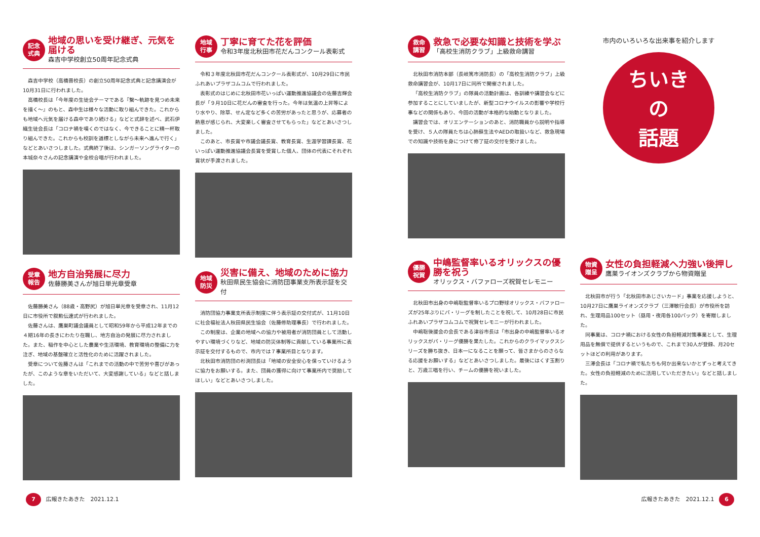記念
式典
地域の思いを受け継ぎ、元気を届ける
森吉中学校創立50周年記念式典
森吉中学校（高橋晋校長）の創立50周年記念式典と記念講演会が10月31日に行われました。
高橋校長は「今年度の生徒会テーマである『繋〜軌跡を見つめ未来を描く〜』のもと、森中生は様々な活動に取り組んできた。これからも地域へ元気を届ける森中であり続ける」などと式辞を述べ、武石伊織生徒会長は「コロナ禍を嘆くのではなく、今できることに精一杯取り組んできた。これからも校訓を道標としながら未来へ進んで行く」などとあいさつしました。式典終了後は、シンガーソングライターの本城奈々さんの記念講演や全校合唱が行われました。
地域
行事
丁寧に育てた花を評価
令和3年度北秋田市花だんコンクール表彰式
令和３年度北秋田市花だんコンクール表彰式が、10月29日に市民ふれあいプラザコムコムで行われました。
表彰式のはじめに北秋田市花いっぱい運動推進協議会の佐藤吉輝会長が「９月10日に花だんの審査を行った。今年は気温の上昇等により水やり、除草、せん定など多くの苦労があったと思うが、応募者の熱意が感じられ、大変楽しく審査させてもらった」などとあいさつしました。
このあと、市長賞や市議会議長賞、教育長賞、生涯学習課長賞、花いっぱい運動推進協議会長賞を受賞した個人、団体の代表にそれぞれ賞状が手渡されました。
受章
報告
地方自治発展に尽力
佐藤勝美さんが旭日単光章受章
佐藤勝美さん（88歳・高野尻）が旭日単光章を受章され、11月12日に市役所で叙勲伝達式が行われました。
佐藤さんは、鷹巣町議会議員として昭和59年から平成12年までの４期16年の長きにわたり在職し、地方自治の発展に尽力されました。また、稲作を中心とした農業や生活環境、教育環境の整備に力を注ぎ、地域の基盤確立と活性化のために活躍されました。
受章について佐藤さんは「これまでの活動の中で苦労や喜びがあったが、このような章をいただいて、大変感謝している」などと話しました。
地域
防災
災害に備え、地域のために協力
秋田県民生協会に消防団事業支所表示証を交付
消防団協力事業支所表示制度に伴う表示証の交付式が、11月10日に社会福祉法人秋田県民生協会（佐藤修助理事長）で行われました。
この制度は、企業の地域への協力や被用者が消防団員として活動しやすい環境づくりなど、地域の防災体制等に貢献している事業所に表示証を交付するもので、市内では７事業所目となります。
北秋田市消防団の杉渕団長は「地域の安全安心を保っていけるように協力をお願いする。また、団員の獲得に向けて事業所内で奨励してほしい」などとあいさつしました。
救命
講習
救急で必要な知識と技術を学ぶ
「高校生消防クラブ」上級救命講習
北秋田市消防本部（長岐篤市消防長）の「高校生消防クラブ」上級救命講習会が、10月17日に同所で開催されました。
「高校生消防クラブ」の隊員の活動計画は、各訓練や講習会などに参加することにしていましたが、新型コロナウイルスの影響や学校行事などの関係もあり、今回の活動が本格的な始動となりました。
講習会では、オリエンテーションのあと、消防職員から説明や指導を受け、５人の隊員たちは心肺蘇生法やAEDの取扱いなど、救急現場での知識や技術を身につけて修了証の交付を受けました。
市内のいろいろな出来事を紹介します
ちいき
の
話題
優勝
祝賀
中嶋監督率いるオリックスの優勝を祝う
オリックス・バファローズ祝賀セレモニー
北秋田市出身の中嶋聡監督率いるプロ野球オリックス・バファローズが25年ぶりにパ・リーグを制したことを祝して、10月28日に市民ふれあいプラザコムコムで祝賀セレモニーが行われました。
中嶋聡後援会の会長である津谷市長は「市出身の中嶋監督率いるオリックスがパ・リーグ優勝を果たした。これからのクライマックスシリーズを勝ち抜き、日本一になることを願って、皆さまからのさらなる応援をお願いする」などとあいさつしました。最後にはくす玉割りと、万歳三唱を行い、チームの優勝を祝いました。
物資
贈呈
女性の負担軽減へ力強い後押し
鷹巣ライオンズクラブから物資贈呈
北秋田市が行う「北秋田市あじさいカード」事業を応援しようと、10月27日に鷹巣ライオンズクラブ（三澤敏行会長）が市役所を訪れ、生理用品100セット（昼用・夜用各100パック）を寄贈しました。
同事業は、コロナ禍における女性の負担軽減対策事業として、生理用品を無償で提供するというもので、これまで30人が登録、月20セットほどの利用があります。
三澤会長は「コロナ禍で私たちも何か出来ないかとずっと考えてきた。女性の負担軽減のために活用していただきたい」などと話しました。
7 広報きたあきた　2021.12.1 広報きたあきた　2021.12.1 6